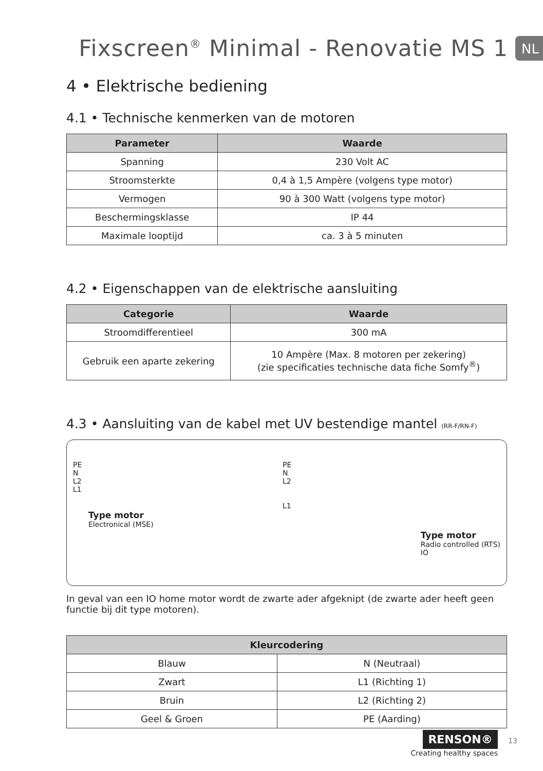Fixscreen<sup>®</sup> Minimal - Renovatie MS 1
NL
4 • Elektrische bediening
4.1 • Technische kenmerken van de motoren
| Parameter | Waarde |
| --- | --- |
| Spanning | 230 Volt AC |
| Stroomsterkte | 0,4 à 1,5 Ampère (volgens type motor) |
| Vermogen | 90 à 300 Watt (volgens type motor) |
| Beschermingsklasse | IP 44 |
| Maximale looptijd | ca. 3 à 5 minuten |
4.2 • Eigenschappen van de elektrische aansluiting
| Categorie | Waarde |
| --- | --- |
| Stroomdifferentieel | 300 mA |
| Gebruik een aparte zekering | 10 Ampère (Max. 8 motoren per zekering) (zie specificaties technische data fiche Somfy<sup>®</sup>) |
4.3 • Aansluiting van de kabel met UV bestendige mantel (RR-F/RN-F)
PE
N
L2
L1
Type motor
Electronical (MSE)
PE
N
L2
L1
Type motor
Radio controlled (RTS)
IO
In geval van een IO home motor wordt de zwarte ader afgeknipt (de zwarte ader heeft geen functie bij dit type motoren).
| Kleurcodering | |
| --- | --- |
| Blauw | N (Neutraal) |
| Zwart | L1 (Richting 1) |
| Bruin | L2 (Richting 2) |
| Geel & Groen | PE (Aarding) |
RENSON® 13
Creating healthy spaces